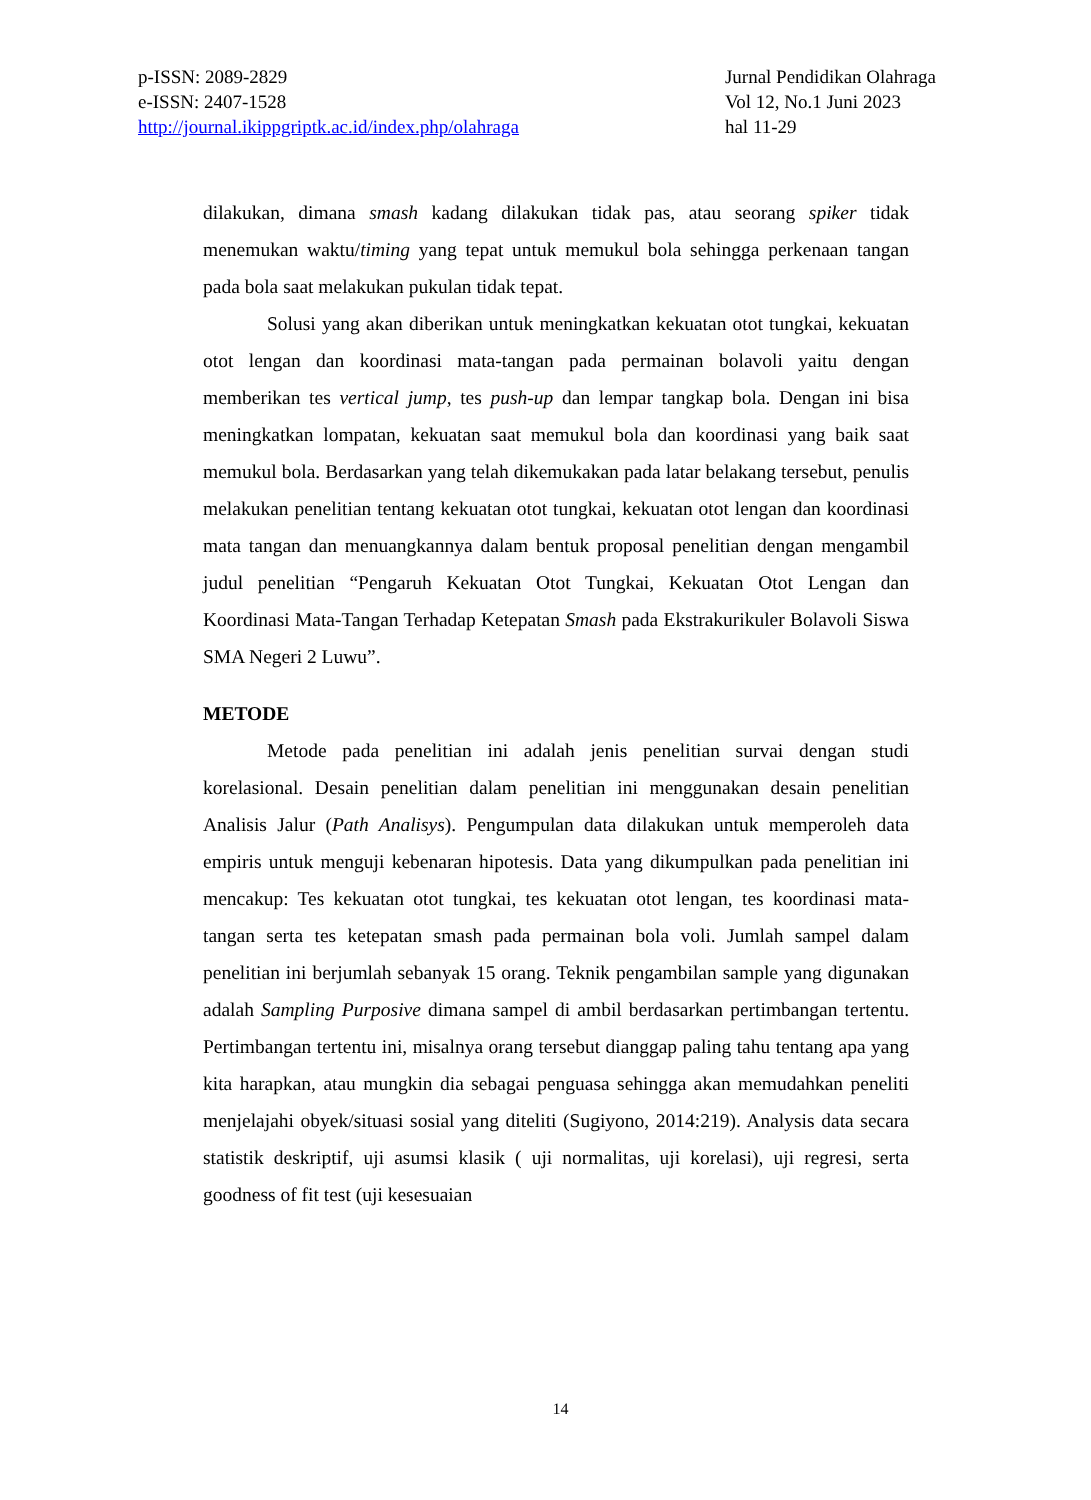p-ISSN: 2089-2829
e-ISSN: 2407-1528
http://journal.ikippgriptk.ac.id/index.php/olahraga
Jurnal Pendidikan Olahraga
Vol 12, No.1 Juni 2023
hal 11-29
dilakukan, dimana smash kadang dilakukan tidak pas, atau seorang spiker tidak menemukan waktu/timing yang tepat untuk memukul bola sehingga perkenaan tangan pada bola saat melakukan pukulan tidak tepat.
Solusi yang akan diberikan untuk meningkatkan kekuatan otot tungkai, kekuatan otot lengan dan koordinasi mata-tangan pada permainan bolavoli yaitu dengan memberikan tes vertical jump, tes push-up dan lempar tangkap bola. Dengan ini bisa meningkatkan lompatan, kekuatan saat memukul bola dan koordinasi yang baik saat memukul bola. Berdasarkan yang telah dikemukakan pada latar belakang tersebut, penulis melakukan penelitian tentang kekuatan otot tungkai, kekuatan otot lengan dan koordinasi mata tangan dan menuangkannya dalam bentuk proposal penelitian dengan mengambil judul penelitian “Pengaruh Kekuatan Otot Tungkai, Kekuatan Otot Lengan dan Koordinasi Mata-Tangan Terhadap Ketepatan Smash pada Ekstrakurikuler Bolavoli Siswa SMA Negeri 2 Luwu”.
METODE
Metode pada penelitian ini adalah jenis penelitian survai dengan studi korelasional. Desain penelitian dalam penelitian ini menggunakan desain penelitian Analisis Jalur (Path Analisys). Pengumpulan data dilakukan untuk memperoleh data empiris untuk menguji kebenaran hipotesis. Data yang dikumpulkan pada penelitian ini mencakup: Tes kekuatan otot tungkai, tes kekuatan otot lengan, tes koordinasi mata- tangan serta tes ketepatan smash pada permainan bola voli. Jumlah sampel dalam penelitian ini berjumlah sebanyak 15 orang. Teknik pengambilan sample yang digunakan adalah Sampling Purposive dimana sampel di ambil berdasarkan pertimbangan tertentu. Pertimbangan tertentu ini, misalnya orang tersebut dianggap paling tahu tentang apa yang kita harapkan, atau mungkin dia sebagai penguasa sehingga akan memudahkan peneliti menjelajahi obyek/situasi sosial yang diteliti (Sugiyono, 2014:219). Analysis data secara statistik deskriptif, uji asumsi klasik ( uji normalitas, uji korelasi), uji regresi, serta goodness of fit test (uji kesesuaian
14